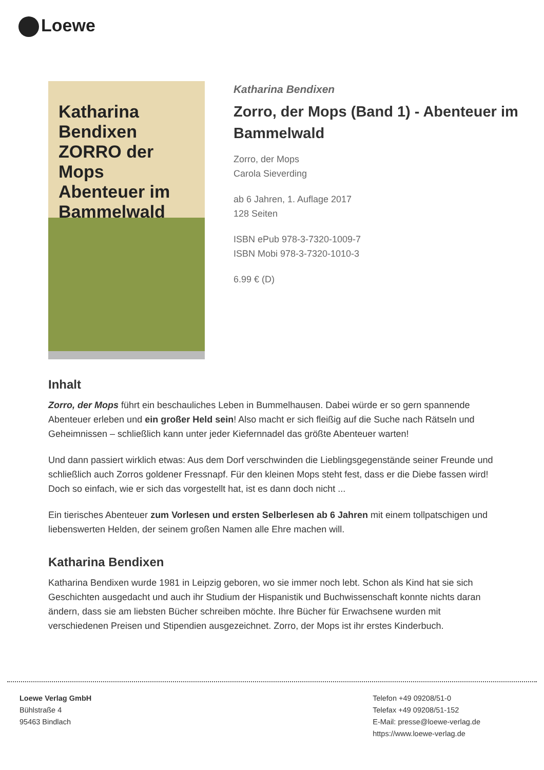Loewe
Katharina Bendixen
ZORRO der Mops
Abenteuer im Bammelwald
Katharina Bendixen
Zorro, der Mops (Band 1) - Abenteuer im Bammelwald
Zorro, der Mops
Carola Sieverding
ab 6 Jahren, 1. Auflage 2017
128 Seiten
ISBN ePub 978-3-7320-1009-7
ISBN Mobi 978-3-7320-1010-3
6.99 € (D)
Inhalt
Zorro, der Mops führt ein beschauliches Leben in Bummelhausen. Dabei würde er so gern spannende Abenteuer erleben und ein großer Held sein! Also macht er sich fleißig auf die Suche nach Rätseln und Geheimnissen – schließlich kann unter jeder Kiefernnadel das größte Abenteuer warten!
Und dann passiert wirklich etwas: Aus dem Dorf verschwinden die Lieblingsgegenstände seiner Freunde und schließlich auch Zorros goldener Fressnapf. Für den kleinen Mops steht fest, dass er die Diebe fassen wird! Doch so einfach, wie er sich das vorgestellt hat, ist es dann doch nicht ...
Ein tierisches Abenteuer zum Vorlesen und ersten Selberlesen ab 6 Jahren mit einem tollpatschigen und liebenswerten Helden, der seinem großen Namen alle Ehre machen will.
Katharina Bendixen
Katharina Bendixen wurde 1981 in Leipzig geboren, wo sie immer noch lebt. Schon als Kind hat sie sich Geschichten ausgedacht und auch ihr Studium der Hispanistik und Buchwissenschaft konnte nichts daran ändern, dass sie am liebsten Bücher schreiben möchte. Ihre Bücher für Erwachsene wurden mit verschiedenen Preisen und Stipendien ausgezeichnet. Zorro, der Mops ist ihr erstes Kinderbuch.
Loewe Verlag GmbH
Bühlstraße 4
95463 Bindlach
Telefon +49 09208/51-0
Telefax +49 09208/51-152
E-Mail: presse@loewe-verlag.de
https://www.loewe-verlag.de